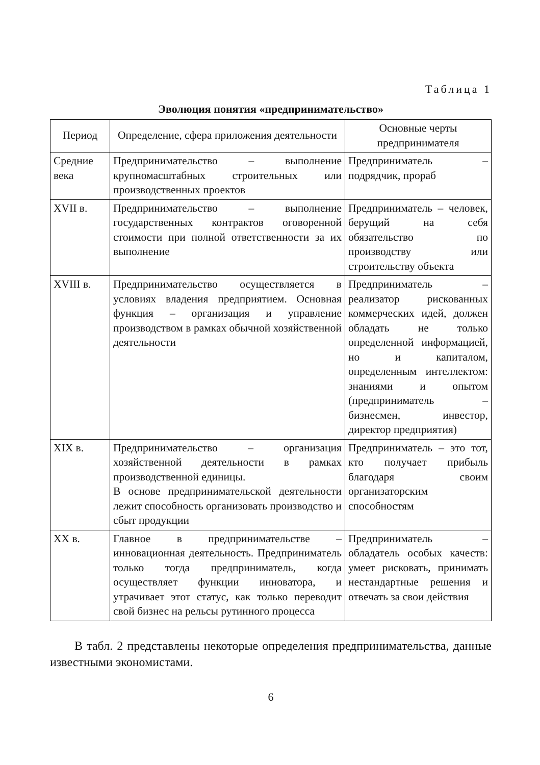Таблица 1
Эволюция понятия «предпринимательство»
| Период | Определение, сфера приложения деятельности | Основные черты предпринимателя |
| --- | --- | --- |
| Средние века | Предпринимательство – выполнение крупномасштабных строительных или производственных проектов | Предприниматель – подрядчик, прораб |
| XVII в. | Предпринимательство – выполнение государственных контрактов оговоренной стоимости при полной ответственности за их выполнение | Предприниматель – человек, берущий на себя обязательство по производству или строительству объекта |
| XVIII в. | Предпринимательство осуществляется в условиях владения предприятием. Основная функция – организация и управление производством в рамках обычной хозяйственной деятельности | Предприниматель – реализатор рискованных коммерческих идей, должен обладать не только определенной информацией, но и капиталом, определенным интеллектом: знаниями и опытом (предприниматель – бизнесмен, инвестор, директор предприятия) |
| XIX в. | Предпринимательство – организация хозяйственной деятельности в рамках производственной единицы. В основе предпринимательской деятельности лежит способность организовать производство и сбыт продукции | Предприниматель – это тот, кто получает прибыль благодаря своим организаторским способностям |
| XX в. | Главное в предпринимательстве – инновационная деятельность. Предприниматель только тогда предприниматель, когда осуществляет функции инноватора, и утрачивает этот статус, как только переводит свой бизнес на рельсы рутинного процесса | Предприниматель – обладатель особых качеств: умеет рисковать, принимать нестандартные решения и отвечать за свои действия |
В табл. 2 представлены некоторые определения предпринимательства, данные известными экономистами.
6